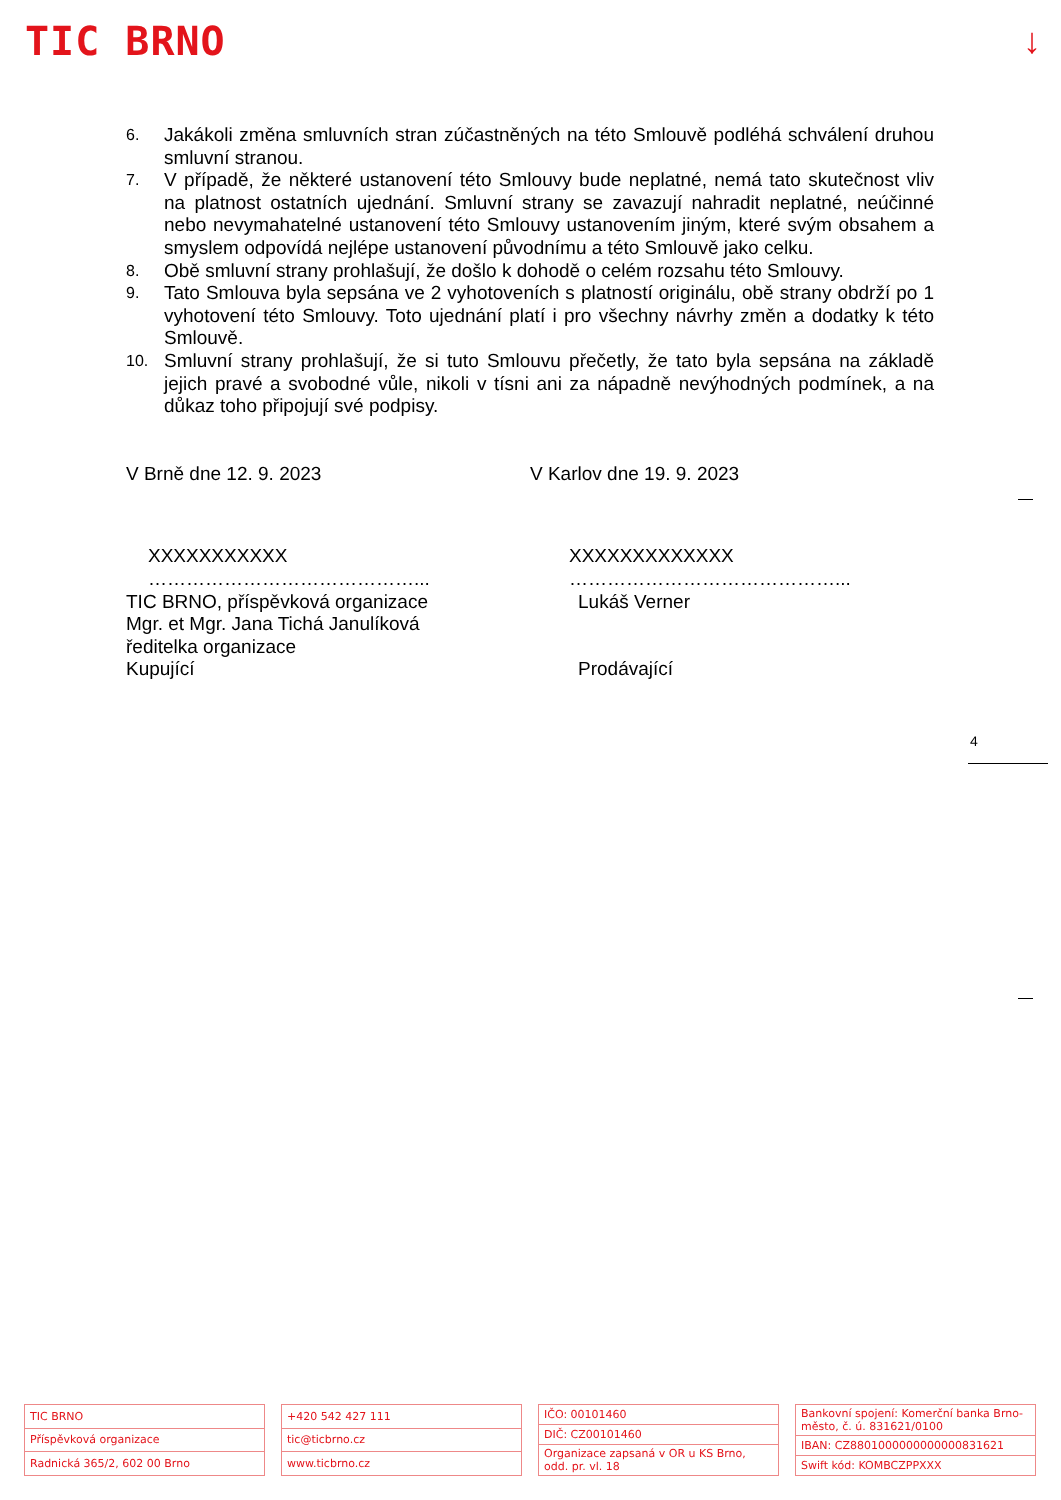TIC BRNO ↓
6. Jakákoli změna smluvních stran zúčastněných na této Smlouvě podléhá schválení druhou smluvní stranou.
7. V případě, že některé ustanovení této Smlouvy bude neplatné, nemá tato skutečnost vliv na platnost ostatních ujednání. Smluvní strany se zavazují nahradit neplatné, neúčinné nebo nevymahatelné ustanovení této Smlouvy ustanovením jiným, které svým obsahem a smyslem odpovídá nejlépe ustanovení původnímu a této Smlouvě jako celku.
8. Obě smluvní strany prohlašují, že došlo k dohodě o celém rozsahu této Smlouvy.
9. Tato Smlouva byla sepsána ve 2 vyhotoveních s platností originálu, obě strany obdrží po 1 vyhotovení této Smlouvy. Toto ujednání platí i pro všechny návrhy změn a dodatky k této Smlouvě.
10. Smluvní strany prohlašují, že si tuto Smlouvu přečetly, že tato byla sepsána na základě jejich pravé a svobodné vůle, nikoli v tísni ani za nápadně nevýhodných podmínek, a na důkaz toho připojují své podpisy.
V Brně dne 12. 9. 2023 V Karlov dne 19. 9. 2023
XXXXXXXXXXX
……………………………………...
XXXXXXXXXXXXX
……………………………………...
TIC BRNO, příspěvková organizace
Mgr. et Mgr. Jana Tichá Janulíková
ředitelka organizace
Kupující
Lukáš Verner
Prodávající
4
| TIC BRNO |
| Příspěvková organizace |
| Radnická 365/2, 602 00 Brno |
| +420 542 427 111 |
| tic@ticbrno.cz |
| www.ticbrno.cz |
| IČO: 00101460 |
| DIČ: CZ00101460 |
| Organizace zapsaná v OR u KS Brno, odd. pr. vl. 18 |
| Bankovní spojení: Komerční banka Brno-město, č. ú. 831621/0100 |
| IBAN: CZ8801000000000000831621 |
| Swift kód: KOMBCZPPXXX |